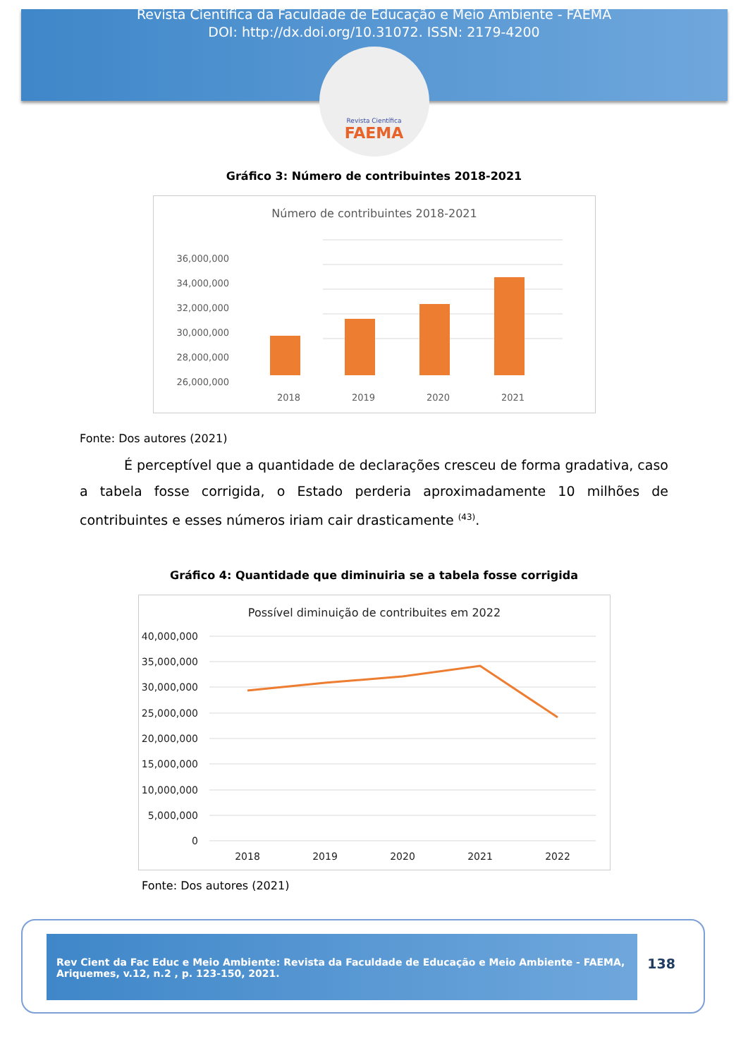Revista Científica da Faculdade de Educação e Meio Ambiente - FAEMA
DOI: http://dx.doi.org/10.31072. ISSN: 2179-4200
Revista Científica
FAEMA
Gráfico 3: Número de contribuintes 2018-2021
Número de contribuintes 2018-2021
36,000,000
34,000,000
32,000,000
30,000,000
28,000,000
26,000,000
2018
2019
2020
2021
Fonte: Dos autores (2021)
É perceptível que a quantidade de declarações cresceu de forma gradativa, caso a tabela fosse corrigida, o Estado perderia aproximadamente 10 milhões de contribuintes e esses números iriam cair drasticamente <sup>(43)</sup>.
Gráfico 4: Quantidade que diminuiria se a tabela fosse corrigida
Possível diminuição de contribuites em 2022
40,000,000
35,000,000
30,000,000
25,000,000
20,000,000
15,000,000
10,000,000
5,000,000
0
2018
2019
2020
2021
2022
Fonte: Dos autores (2021)
Rev Cient da Fac Educ e Meio Ambiente: Revista da Faculdade de Educação e Meio Ambiente - FAEMA, Ariquemes, v.12, n.2 , p. 123-150, 2021.
138